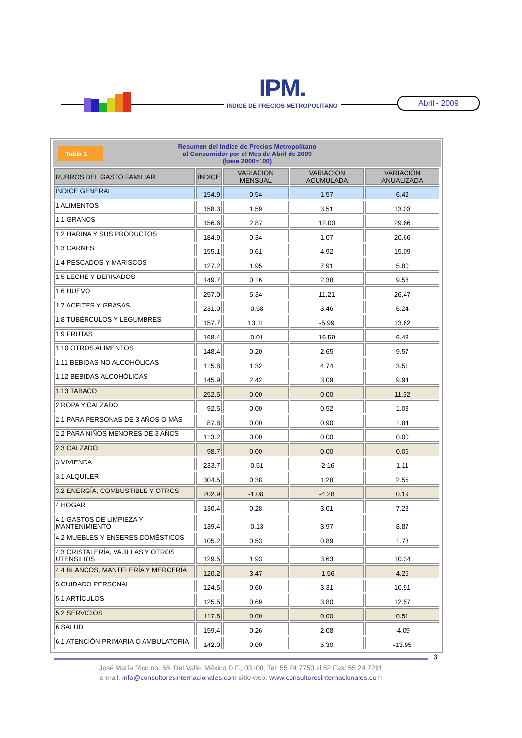IPM.
INDICE DE PRECIOS METROPOLITANO
Abril - 2009
Tabla 1
Resumen del Indice de Precios Metropolitano
al Consumidor por el Mes de Abril de 2009
(base 2000=100)
| RUBROS DEL GASTO FAMILIAR | ÍNDICE | VARIACION MENSUAL | VARIACION ACUMULADA | VARIACIÓN ANUALIZADA |
| --- | --- | --- | --- | --- |
| ÍNDICE GENERAL | 154.9 | 0.54 | 1.57 | 6.42 |
| 1 ALIMENTOS | 158.3 | 1.59 | 3.51 | 13.03 |
| 1.1 GRANOS | 156.6 | 2.87 | 12.00 | 29.66 |
| 1.2 HARINA Y SUS PRODUCTOS | 184.9 | 0.34 | 1.07 | 20.66 |
| 1.3 CARNES | 155.1 | 0.61 | 4.92 | 15.09 |
| 1.4 PESCADOS Y MARISCOS | 127.2 | 1.95 | 7.91 | 5.80 |
| 1.5 LECHE Y DERIVADOS | 149.7 | 0.16 | 2.38 | 9.58 |
| 1.6 HUEVO | 257.0 | 5.34 | 11.21 | 26.47 |
| 1.7 ACEITES Y GRASAS | 231.0 | -0.58 | 3.46 | 6.24 |
| 1.8 TUBÉRCULOS Y LEGUMBRES | 157.7 | 13.11 | -5.99 | 13.62 |
| 1.9 FRUTAS | 168.4 | -0.01 | 16.59 | 6.48 |
| 1.10 OTROS ALIMENTOS | 148.4 | 0.20 | 2.65 | 9.57 |
| 1.11 BEBIDAS NO ALCOHÓLICAS | 115.8 | 1.32 | 4.74 | 3.51 |
| 1.12 BEBIDAS ALCOHÓLICAS | 145.9 | 2.42 | 3.09 | 9.94 |
| 1.13 TABACO | 252.5 | 0.00 | 0.00 | 11.32 |
| 2 ROPA Y CALZADO | 92.5 | 0.00 | 0.52 | 1.08 |
| 2.1 PARA PERSONAS DE 3 AÑOS O MÁS | 87.8 | 0.00 | 0.90 | 1.84 |
| 2.2 PARA NIÑOS MENORES DE 3 AÑOS | 113.2 | 0.00 | 0.00 | 0.00 |
| 2.3 CALZADO | 98.7 | 0.00 | 0.00 | 0.05 |
| 3 VIVIENDA | 233.7 | -0.51 | -2.16 | 1.11 |
| 3.1 ALQUILER | 304.5 | 0.38 | 1.28 | 2.55 |
| 3.2 ENERGÍA, COMBUSTIBLE Y OTROS | 202.9 | -1.08 | -4.28 | 0.19 |
| 4 HOGAR | 130.4 | 0.28 | 3.01 | 7.28 |
| 4.1 GASTOS DE LIMPIEZA Y MANTENIMIENTO | 139.4 | -0.13 | 3.97 | 8.87 |
| 4.2 MUEBLES Y ENSERES DOMÉSTICOS | 105.2 | 0.53 | 0.89 | 1.73 |
| 4.3 CRISTALERÍA, VAJILLAS Y OTROS UTENSILIOS | 129.5 | 1.93 | 3.63 | 10.34 |
| 4.4 BLANCOS, MANTELERÍA Y MERCERÍA | 120.2 | 3.47 | -1.56 | 4.25 |
| 5 CUIDADO PERSONAL | 124.5 | 0.60 | 3.31 | 10.91 |
| 5.1 ARTÍCULOS | 125.5 | 0.69 | 3.80 | 12.57 |
| 5.2 SERVICIOS | 117.8 | 0.00 | 0.00 | 0.51 |
| 6 SALUD | 159.4 | 0.26 | 2.08 | -4.09 |
| 6.1 ATENCIÓN PRIMARIA O AMBULATORIA | 142.0 | 0.00 | 5.30 | -13.95 |
3
José María Rico no. 55, Del Valle, México D.F., 03100, Tel: 55 24 7750 al 52 Fax: 55 24 7261
e-mail: info@consultoresinternacionales.com sitio web: www.consultoresinternacionales.com